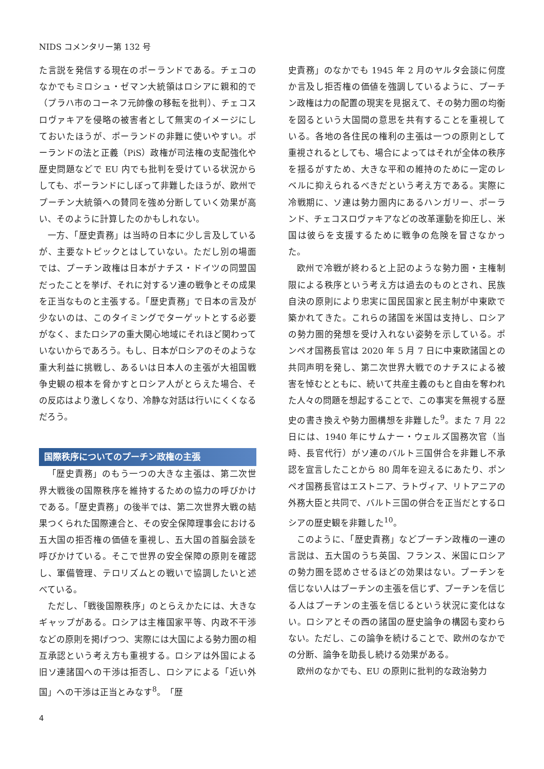NIDS コメンタリー第 132 号
た言説を発信する現在のポーランドである。チェコのなかでもミロシュ・ゼマン大統領はロシアに親和的で（プラハ市のコーネフ元帥像の移転を批判）、チェコスロヴァキアを侵略の被害者として無実のイメージにしておいたほうが、ポーランドの非難に使いやすい。ポーランドの法と正義（PiS）政権が司法権の支配強化や歴史問題などで EU 内でも批判を受けている状況からしても、ポーランドにしぼって非難したほうが、欧州でプーチン大統領への賛同を強め分断していく効果が高い、そのように計算したのかもしれない。
一方、「歴史責務」は当時の日本に少し言及しているが、主要なトピックとはしていない。ただし別の場面では、プーチン政権は日本がナチス・ドイツの同盟国だったことを挙げ、それに対するソ連の戦争とその成果を正当なものと主張する。「歴史責務」で日本の言及が少ないのは、このタイミングでターゲットとする必要がなく、またロシアの重大関心地域にそれほど関わっていないからであろう。もし、日本がロシアのそのような重大利益に挑戦し、あるいは日本人の主張が大祖国戦争史観の根本を脅かすとロシア人がとらえた場合、その反応はより激しくなり、冷静な対話は行いにくくなるだろう。
国際秩序についてのプーチン政権の主張
「歴史責務」のもう一つの大きな主張は、第二次世界大戦後の国際秩序を維持するための協力の呼びかけである。「歴史責務」の後半では、第二次世界大戦の結果つくられた国際連合と、その安全保障理事会における五大国の拒否権の価値を重視し、五大国の首脳会談を呼びかけている。そこで世界の安全保障の原則を確認し、軍備管理、テロリズムとの戦いで協調したいと述べている。
ただし、「戦後国際秩序」のとらえかたには、大きなギャップがある。ロシアは主権国家平等、内政不干渉などの原則を掲げつつ、実際には大国による勢力圏の相互承認という考え方も重視する。ロシアは外国による旧ソ連諸国への干渉は拒否し、ロシアによる「近い外国」への干渉は正当とみなす<sup>8</sup>。「歴
史責務」のなかでも 1945 年 2 月のヤルタ会談に何度か言及し拒否権の価値を強調しているように、プーチン政権は力の配置の現実を見据えて、その勢力圏の均衡を図るという大国間の意思を共有することを重視している。各地の各住民の権利の主張は一つの原則として重視されるとしても、場合によってはそれが全体の秩序を揺るがすため、大きな平和の維持のために一定のレベルに抑えられるべきだという考え方である。実際に冷戦期に、ソ連は勢力圏内にあるハンガリー、ポーランド、チェコスロヴァキアなどの改革運動を抑圧し、米国は彼らを支援するために戦争の危険を冒さなかった。
欧州で冷戦が終わると上記のような勢力圏・主権制限による秩序という考え方は過去のものとされ、民族自決の原則により忠実に国民国家と民主制が中東欧で築かれてきた。これらの諸国を米国は支持し、ロシアの勢力圏的発想を受け入れない姿勢を示している。ポンペオ国務長官は 2020 年 5 月 7 日に中東欧諸国との共同声明を発し、第二次世界大戦でのナチスによる被害を悼むとともに、続いて共産主義のもと自由を奪われた人々の問題を想起することで、この事実を無視する歴史の書き換えや勢力圏構想を非難した<sup>9</sup>。また 7 月 22 日には、1940 年にサムナー・ウェルズ国務次官（当時、長官代行）がソ連のバルト三国併合を非難し不承認を宣言したことから 80 周年を迎えるにあたり、ポンペオ国務長官はエストニア、ラトヴィア、リトアニアの外務大臣と共同で、バルト三国の併合を正当だとするロシアの歴史観を非難した<sup>10</sup>。
このように、「歴史責務」などプーチン政権の一連の言説は、五大国のうち英国、フランス、米国にロシアの勢力圏を認めさせるほどの効果はない。プーチンを信じない人はプーチンの主張を信じず、プーチンを信じる人はプーチンの主張を信じるという状況に変化はない。ロシアとその西の諸国の歴史論争の構図も変わらない。ただし、この論争を続けることで、欧州のなかでの分断、論争を助長し続ける効果がある。
欧州のなかでも、EU の原則に批判的な政治勢力
4